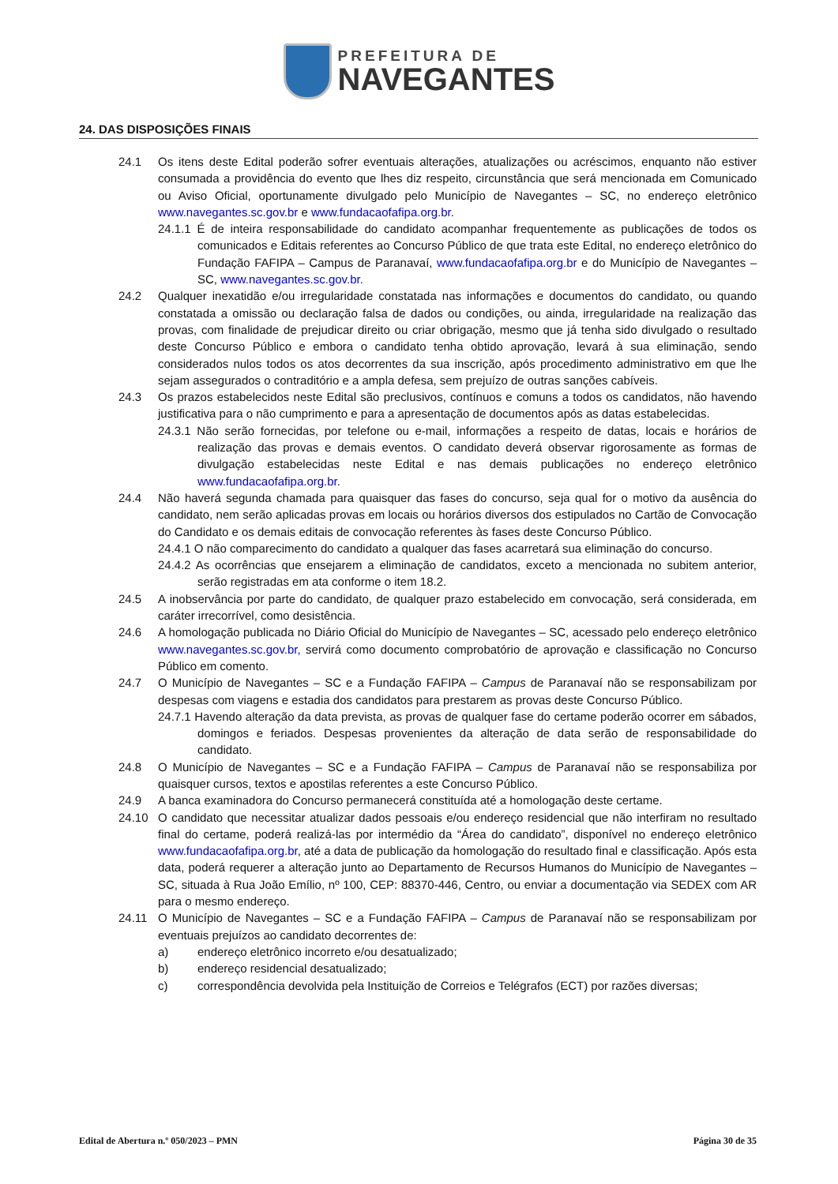PREFEITURA DE
NAVEGANTES
24. DAS DISPOSIÇÕES FINAIS
24.1 Os itens deste Edital poderão sofrer eventuais alterações, atualizações ou acréscimos, enquanto não estiver consumada a providência do evento que lhes diz respeito, circunstância que será mencionada em Comunicado ou Aviso Oficial, oportunamente divulgado pelo Município de Navegantes – SC, no endereço eletrônico www.navegantes.sc.gov.br e www.fundacaofafipa.org.br.
24.1.1 É de inteira responsabilidade do candidato acompanhar frequentemente as publicações de todos os comunicados e Editais referentes ao Concurso Público de que trata este Edital, no endereço eletrônico do Fundação FAFIPA – Campus de Paranavaí, www.fundacaofafipa.org.br e do Município de Navegantes – SC, www.navegantes.sc.gov.br.
24.2 Qualquer inexatidão e/ou irregularidade constatada nas informações e documentos do candidato, ou quando constatada a omissão ou declaração falsa de dados ou condições, ou ainda, irregularidade na realização das provas, com finalidade de prejudicar direito ou criar obrigação, mesmo que já tenha sido divulgado o resultado deste Concurso Público e embora o candidato tenha obtido aprovação, levará à sua eliminação, sendo considerados nulos todos os atos decorrentes da sua inscrição, após procedimento administrativo em que lhe sejam assegurados o contraditório e a ampla defesa, sem prejuízo de outras sanções cabíveis.
24.3 Os prazos estabelecidos neste Edital são preclusivos, contínuos e comuns a todos os candidatos, não havendo justificativa para o não cumprimento e para a apresentação de documentos após as datas estabelecidas.
24.3.1 Não serão fornecidas, por telefone ou e-mail, informações a respeito de datas, locais e horários de realização das provas e demais eventos. O candidato deverá observar rigorosamente as formas de divulgação estabelecidas neste Edital e nas demais publicações no endereço eletrônico www.fundacaofafipa.org.br.
24.4 Não haverá segunda chamada para quaisquer das fases do concurso, seja qual for o motivo da ausência do candidato, nem serão aplicadas provas em locais ou horários diversos dos estipulados no Cartão de Convocação do Candidato e os demais editais de convocação referentes às fases deste Concurso Público.
24.4.1 O não comparecimento do candidato a qualquer das fases acarretará sua eliminação do concurso.
24.4.2 As ocorrências que ensejarem a eliminação de candidatos, exceto a mencionada no subitem anterior, serão registradas em ata conforme o item 18.2.
24.5 A inobservância por parte do candidato, de qualquer prazo estabelecido em convocação, será considerada, em caráter irrecorrível, como desistência.
24.6 A homologação publicada no Diário Oficial do Município de Navegantes – SC, acessado pelo endereço eletrônico www.navegantes.sc.gov.br, servirá como documento comprobatório de aprovação e classificação no Concurso Público em comento.
24.7 O Município de Navegantes – SC e a Fundação FAFIPA – Campus de Paranavaí não se responsabilizam por despesas com viagens e estadia dos candidatos para prestarem as provas deste Concurso Público.
24.7.1 Havendo alteração da data prevista, as provas de qualquer fase do certame poderão ocorrer em sábados, domingos e feriados. Despesas provenientes da alteração de data serão de responsabilidade do candidato.
24.8 O Município de Navegantes – SC e a Fundação FAFIPA – Campus de Paranavaí não se responsabiliza por quaisquer cursos, textos e apostilas referentes a este Concurso Público.
24.9 A banca examinadora do Concurso permanecerá constituída até a homologação deste certame.
24.10 O candidato que necessitar atualizar dados pessoais e/ou endereço residencial que não interfiram no resultado final do certame, poderá realizá-las por intermédio da “Área do candidato”, disponível no endereço eletrônico www.fundacaofafipa.org.br, até a data de publicação da homologação do resultado final e classificação. Após esta data, poderá requerer a alteração junto ao Departamento de Recursos Humanos do Município de Navegantes – SC, situada à Rua João Emílio, nº 100, CEP: 88370-446, Centro, ou enviar a documentação via SEDEX com AR para o mesmo endereço.
24.11 O Município de Navegantes – SC e a Fundação FAFIPA – Campus de Paranavaí não se responsabilizam por eventuais prejuízos ao candidato decorrentes de:
a) endereço eletrônico incorreto e/ou desatualizado;
b) endereço residencial desatualizado;
c) correspondência devolvida pela Instituição de Correios e Telégrafos (ECT) por razões diversas;
Edital de Abertura n.º 050/2023 – PMN Página 30 de 35